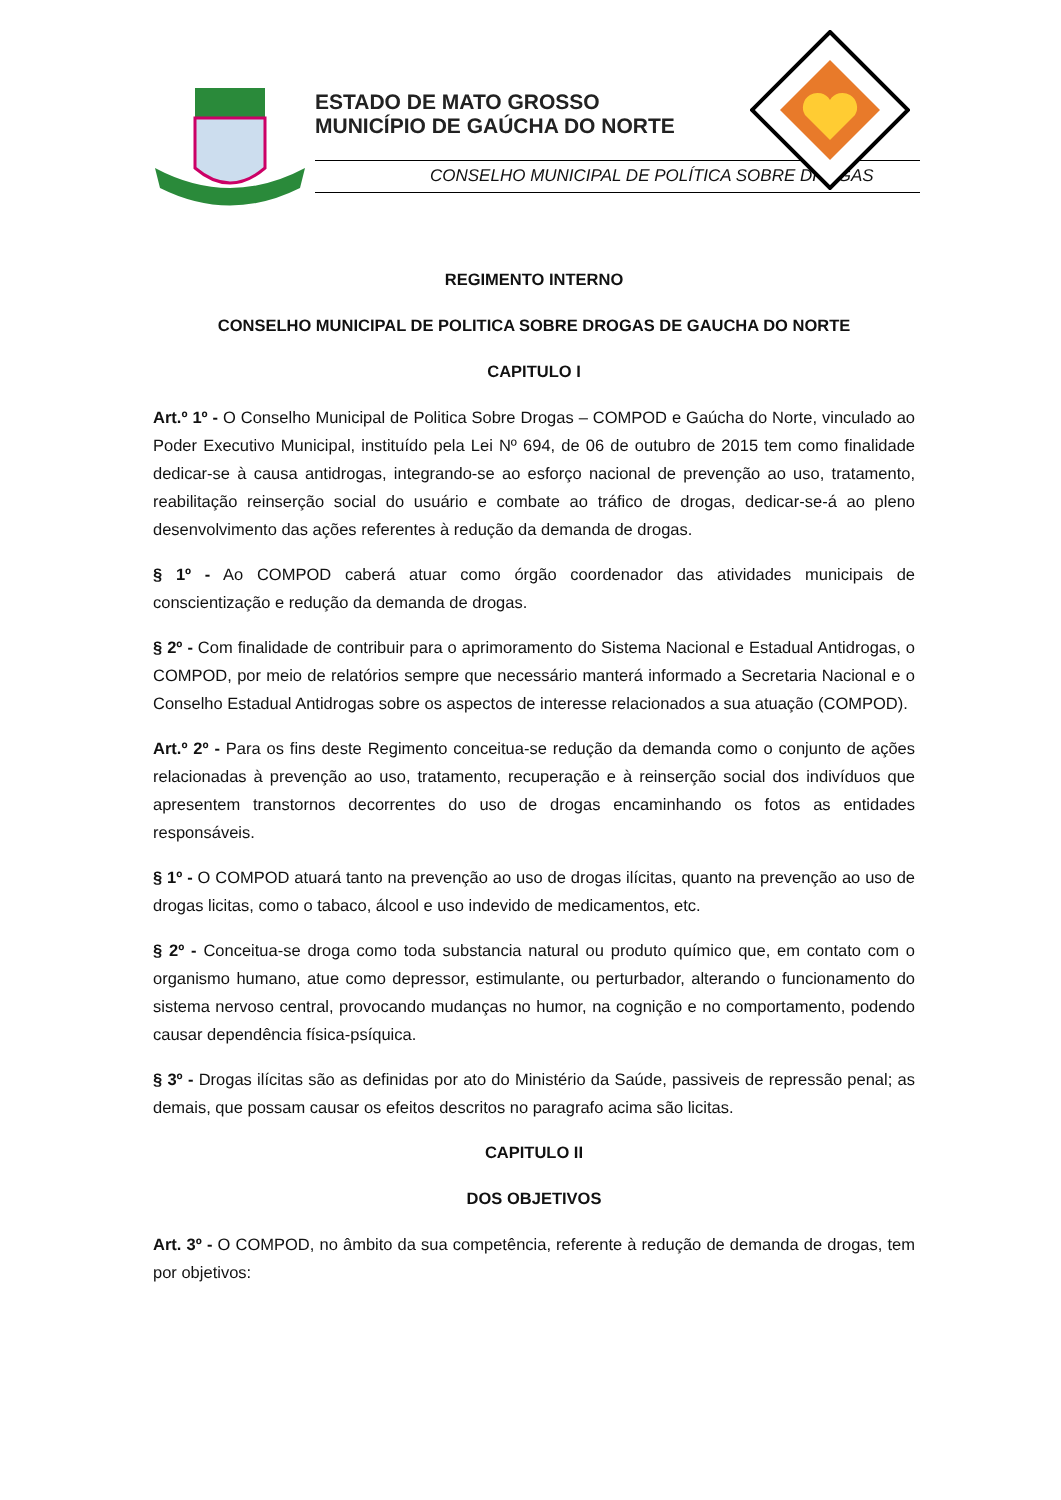ESTADO DE MATO GROSSO
MUNICÍPIO DE GAÚCHA DO NORTE
CONSELHO MUNICIPAL DE POLÍTICA SOBRE DROGAS
REGIMENTO INTERNO
CONSELHO MUNICIPAL DE POLITICA SOBRE DROGAS DE GAUCHA DO NORTE
CAPITULO I
Art.º 1º - O Conselho Municipal de Politica Sobre Drogas – COMPOD e Gaúcha do Norte, vinculado ao Poder Executivo Municipal, instituído pela Lei Nº 694, de 06 de outubro de 2015 tem como finalidade dedicar-se à causa antidrogas, integrando-se ao esforço nacional de prevenção ao uso, tratamento, reabilitação reinserção social do usuário e combate ao tráfico de drogas, dedicar-se-á ao pleno desenvolvimento das ações referentes à redução da demanda de drogas.
§ 1º - Ao COMPOD caberá atuar como órgão coordenador das atividades municipais de conscientização e redução da demanda de drogas.
§ 2º - Com finalidade de contribuir para o aprimoramento do Sistema Nacional e Estadual Antidrogas, o COMPOD, por meio de relatórios sempre que necessário manterá informado a Secretaria Nacional e o Conselho Estadual Antidrogas sobre os aspectos de interesse relacionados a sua atuação (COMPOD).
Art.º 2º - Para os fins deste Regimento conceitua-se redução da demanda como o conjunto de ações relacionadas à prevenção ao uso, tratamento, recuperação e à reinserção social dos indivíduos que apresentem transtornos decorrentes do uso de drogas encaminhando os fotos as entidades responsáveis.
§ 1º - O COMPOD atuará tanto na prevenção ao uso de drogas ilícitas, quanto na prevenção ao uso de drogas licitas, como o tabaco, álcool e uso indevido de medicamentos, etc.
§ 2º - Conceitua-se droga como toda substancia natural ou produto químico que, em contato com o organismo humano, atue como depressor, estimulante, ou perturbador, alterando o funcionamento do sistema nervoso central, provocando mudanças no humor, na cognição e no comportamento, podendo causar dependência física-psíquica.
§ 3º - Drogas ilícitas são as definidas por ato do Ministério da Saúde, passiveis de repressão penal; as demais, que possam causar os efeitos descritos no paragrafo acima são licitas.
CAPITULO II
DOS OBJETIVOS
Art. 3º - O COMPOD, no âmbito da sua competência, referente à redução de demanda de drogas, tem por objetivos: